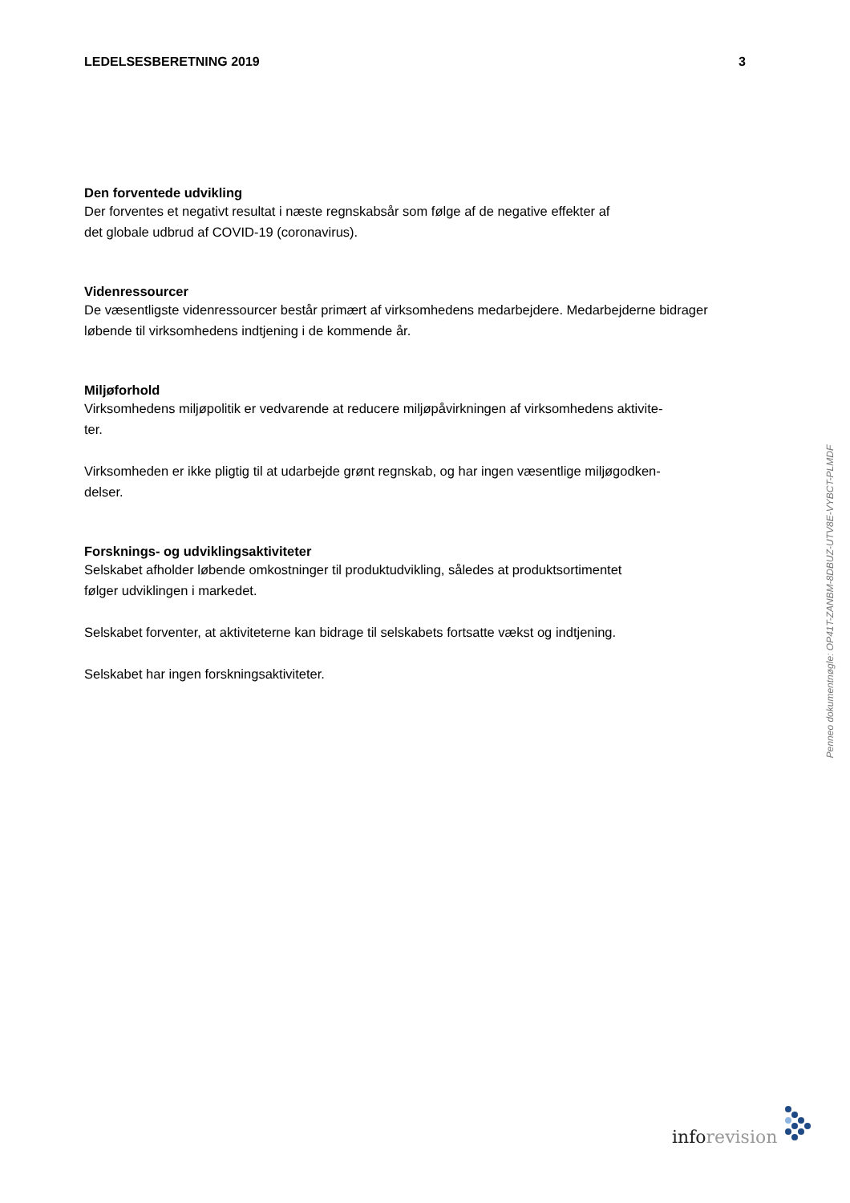LEDELSESBERETNING 2019 3
Den forventede udvikling
Der forventes et negativt resultat i næste regnskabsår som følge af de negative effekter af
det globale udbrud af COVID-19 (coronavirus).
Videnressourcer
De væsentligste videnressourcer består primært af virksomhedens medarbejdere. Medarbejderne bidrager løbende til virksomhedens indtjening i de kommende år.
Miljøforhold
Virksomhedens miljøpolitik er vedvarende at reducere miljøpåvirkningen af virksomhedens aktivite-
ter.
Virksomheden er ikke pligtig til at udarbejde grønt regnskab, og har ingen væsentlige miljøgodken-
delser.
Forsknings- og udviklingsaktiviteter
Selskabet afholder løbende omkostninger til produktudvikling, således at produktsortimentet
følger udviklingen i markedet.
Selskabet forventer, at aktiviteterne kan bidrage til selskabets fortsatte vækst og indtjening.
Selskabet har ingen forskningsaktiviteter.
Penneo dokumentnøgle: OP41T-ZANBM-8DBUZ-UTV8E-VYBCT-PLMDF
info revision